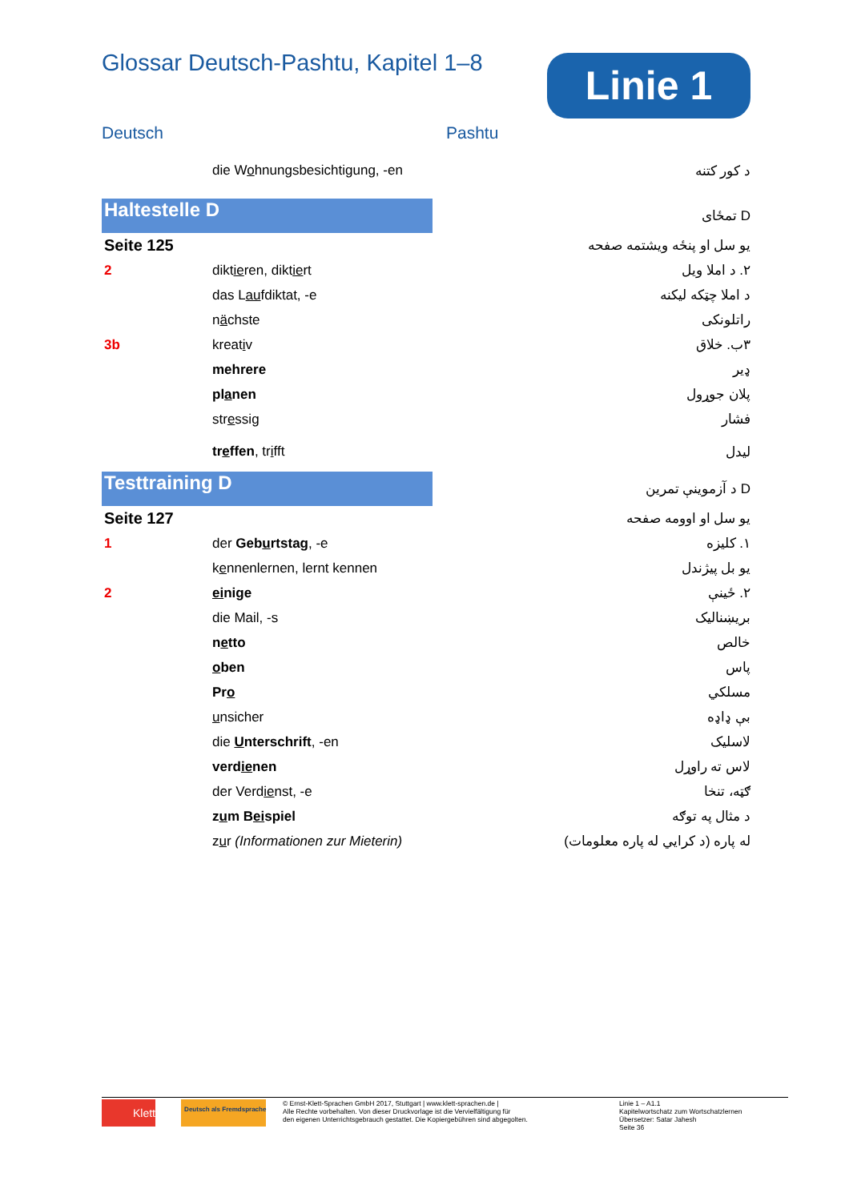Glossar Deutsch-Pashtu, Kapitel 1–8
Linie 1
Deutsch Pashtu
| | die W o hnungsbesichtigung, -en | | د کور کتنه |
| Haltestelle D | | | D تمځای |
| Seite 125 | | | یو سل او پنځه ویشتمه صفحه |
| 2 | dikt ie ren, dikt ie rt | | ۲. د املا ویل |
| | das L au fdiktat, -e | | د املا چټکه لیکنه |
| | n ä chste | | راتلونکی |
| 3b | kreat i v | | ۳ب. خلاق |
| | mehrere | | ډیر |
| | pl a nen | | پلان جوړول |
| | str e ssig | | فشار |
| | tr e ffen , tr i fft | | لیدل |
| Testtraining D | | | D د آزموینې تمرین |
| Seite 127 | | | یو سل او اوومه صفحه |
| 1 | der Geb u rtstag , -e | | ۱. کلیزه |
| | k e nnenlernen, lernt kennen | | یو بل پیژندل |
| 2 | ei nige | | ۲. ځینې |
| | die Mail, -s | | بریښنالیک |
| | n e tto | | خالص |
| | o ben | | پاس |
| | Pr o | | مسلکي |
| | u nsicher | | بې ډاډه |
| | die U nterschrift , -en | | لاسلیک |
| | verd ie nen | | لاس ته راوړل |
| | der Verd ie nst, -e | | ګټه، تنخا |
| | z u m B ei spiel | | د مثال په توګه |
| | z u r (Informationen zur Mieterin) | | له پاره (د کرايي له پاره معلومات) |
Klett Deutsch als Fremdsprache
© Ernst-Klett-Sprachen GmbH 2017, Stuttgart | www.klett-sprachen.de |
Alle Rechte vorbehalten. Von dieser Druckvorlage ist die Vervielfältigung für
den eigenen Unterrichtsgebrauch gestattet. Die Kopiergebühren sind abgegolten.
Linie 1 – A1.1
Kapitelwortschatz zum Wortschatzlernen
Übersetzer: Satar Jahesh
Seite 36